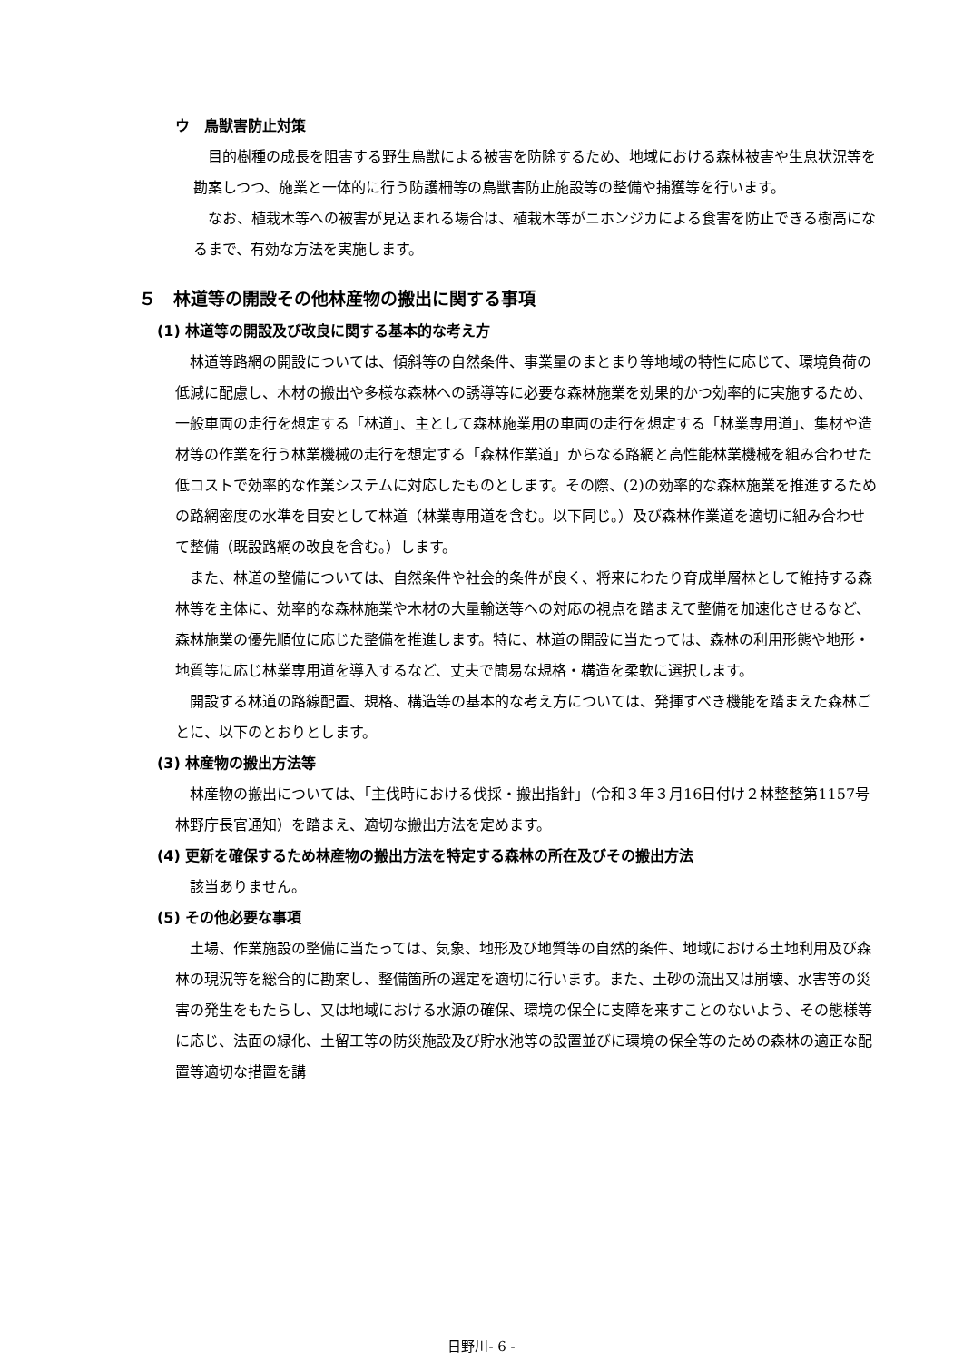ウ　鳥獣害防止対策
目的樹種の成長を阻害する野生鳥獣による被害を防除するため、地域における森林被害や生息状況等を勘案しつつ、施業と一体的に行う防護柵等の鳥獣害防止施設等の整備や捕獲等を行います。
なお、植栽木等への被害が見込まれる場合は、植栽木等がニホンジカによる食害を防止できる樹高になるまで、有効な方法を実施します。
５　林道等の開設その他林産物の搬出に関する事項
(1) 林道等の開設及び改良に関する基本的な考え方
林道等路網の開設については、傾斜等の自然条件、事業量のまとまり等地域の特性に応じて、環境負荷の低減に配慮し、木材の搬出や多様な森林への誘導等に必要な森林施業を効果的かつ効率的に実施するため、一般車両の走行を想定する「林道」、主として森林施業用の車両の走行を想定する「林業専用道」、集材や造材等の作業を行う林業機械の走行を想定する「森林作業道」からなる路網と高性能林業機械を組み合わせた低コストで効率的な作業システムに対応したものとします。その際、(2)の効率的な森林施業を推進するための路網密度の水準を目安として林道（林業専用道を含む。以下同じ。）及び森林作業道を適切に組み合わせて整備（既設路網の改良を含む。）します。
また、林道の整備については、自然条件や社会的条件が良く、将来にわたり育成単層林として維持する森林等を主体に、効率的な森林施業や木材の大量輸送等への対応の視点を踏まえて整備を加速化させるなど、森林施業の優先順位に応じた整備を推進します。特に、林道の開設に当たっては、森林の利用形態や地形・地質等に応じ林業専用道を導入するなど、丈夫で簡易な規格・構造を柔軟に選択します。
開設する林道の路線配置、規格、構造等の基本的な考え方については、発揮すべき機能を踏まえた森林ごとに、以下のとおりとします。
(3) 林産物の搬出方法等
林産物の搬出については、「主伐時における伐採・搬出指針」（令和３年３月16日付け２林整整第1157号林野庁長官通知）を踏まえ、適切な搬出方法を定めます。
(4) 更新を確保するため林産物の搬出方法を特定する森林の所在及びその搬出方法
該当ありません。
(5) その他必要な事項
土場、作業施設の整備に当たっては、気象、地形及び地質等の自然的条件、地域における土地利用及び森林の現況等を総合的に勘案し、整備箇所の選定を適切に行います。また、土砂の流出又は崩壊、水害等の災害の発生をもたらし、又は地域における水源の確保、環境の保全に支障を来すことのないよう、その態様等に応じ、法面の緑化、土留工等の防災施設及び貯水池等の設置並びに環境の保全等のための森林の適正な配置等適切な措置を講
日野川- 6 -